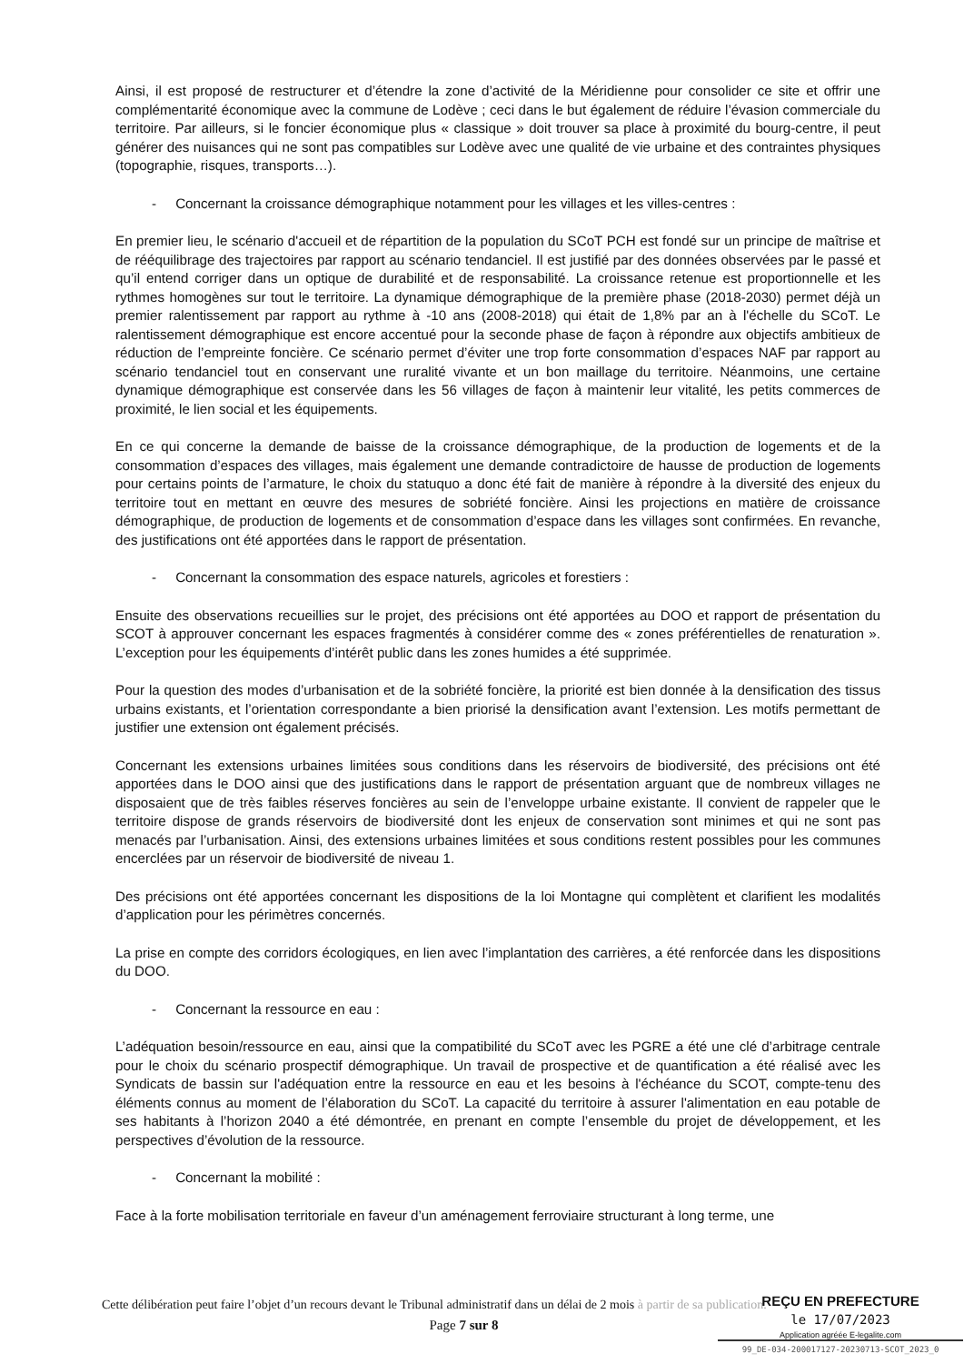Ainsi, il est proposé de restructurer et d’étendre la zone d’activité de la Méridienne pour consolider ce site et offrir une complémentarité économique avec la commune de Lodève ; ceci dans le but également de réduire l’évasion commerciale du territoire. Par ailleurs, si le foncier économique plus « classique » doit trouver sa place à proximité du bourg-centre, il peut générer des nuisances qui ne sont pas compatibles sur Lodève avec une qualité de vie urbaine et des contraintes physiques (topographie, risques, transports…).
- Concernant la croissance démographique notamment pour les villages et les villes-centres :
En premier lieu, le scénario d'accueil et de répartition de la population du SCoT PCH est fondé sur un principe de maîtrise et de rééquilibrage des trajectoires par rapport au scénario tendanciel. Il est justifié par des données observées par le passé et qu’il entend corriger dans un optique de durabilité et de responsabilité. La croissance retenue est proportionnelle et les rythmes homogènes sur tout le territoire. La dynamique démographique de la première phase (2018-2030) permet déjà un premier ralentissement par rapport au rythme à -10 ans (2008-2018) qui était de 1,8% par an à l'échelle du SCoT. Le ralentissement démographique est encore accentué pour la seconde phase de façon à répondre aux objectifs ambitieux de réduction de l’empreinte foncière. Ce scénario permet d’éviter une trop forte consommation d’espaces NAF par rapport au scénario tendanciel tout en conservant une ruralité vivante et un bon maillage du territoire. Néanmoins, une certaine dynamique démographique est conservée dans les 56 villages de façon à maintenir leur vitalité, les petits commerces de proximité, le lien social et les équipements.
En ce qui concerne la demande de baisse de la croissance démographique, de la production de logements et de la consommation d’espaces des villages, mais également une demande contradictoire de hausse de production de logements pour certains points de l’armature, le choix du statuquo a donc été fait de manière à répondre à la diversité des enjeux du territoire tout en mettant en œuvre des mesures de sobriété foncière. Ainsi les projections en matière de croissance démographique, de production de logements et de consommation d’espace dans les villages sont confirmées. En revanche, des justifications ont été apportées dans le rapport de présentation.
- Concernant la consommation des espace naturels, agricoles et forestiers :
Ensuite des observations recueillies sur le projet, des précisions ont été apportées au DOO et rapport de présentation du SCOT à approuver concernant les espaces fragmentés à considérer comme des « zones préférentielles de renaturation ». L’exception pour les équipements d’intérêt public dans les zones humides a été supprimée.
Pour la question des modes d’urbanisation et de la sobriété foncière, la priorité est bien donnée à la densification des tissus urbains existants, et l’orientation correspondante a bien priorisé la densification avant l’extension. Les motifs permettant de justifier une extension ont également précisés.
Concernant les extensions urbaines limitées sous conditions dans les réservoirs de biodiversité, des précisions ont été apportées dans le DOO ainsi que des justifications dans le rapport de présentation arguant que de nombreux villages ne disposaient que de très faibles réserves foncières au sein de l’enveloppe urbaine existante. Il convient de rappeler que le territoire dispose de grands réservoirs de biodiversité dont les enjeux de conservation sont minimes et qui ne sont pas menacés par l’urbanisation. Ainsi, des extensions urbaines limitées et sous conditions restent possibles pour les communes encerclées par un réservoir de biodiversité de niveau 1.
Des précisions ont été apportées concernant les dispositions de la loi Montagne qui complètent et clarifient les modalités d’application pour les périmètres concernés.
La prise en compte des corridors écologiques, en lien avec l’implantation des carrières, a été renforcée dans les dispositions du DOO.
- Concernant la ressource en eau :
L’adéquation besoin/ressource en eau, ainsi que la compatibilité du SCoT avec les PGRE a été une clé d’arbitrage centrale pour le choix du scénario prospectif démographique. Un travail de prospective et de quantification a été réalisé avec les Syndicats de bassin sur l'adéquation entre la ressource en eau et les besoins à l'échéance du SCOT, compte-tenu des éléments connus au moment de l’élaboration du SCoT. La capacité du territoire à assurer l'alimentation en eau potable de ses habitants à l’horizon 2040 a été démontrée, en prenant en compte l’ensemble du projet de développement, et les perspectives d’évolution de la ressource.
- Concernant la mobilité :
Face à la forte mobilisation territoriale en faveur d’un aménagement ferroviaire structurant à long terme, une
Cette délibération peut faire l’objet d’un recours devant le Tribunal administratif dans un délai de 2 mois à partir de sa publication.
Page 7 sur 8
REÇU EN PREFECTURE
le 17/07/2023
Application agréée E-legalite.com
99_DE-034-200017127-20230713-SCOT_2023_0